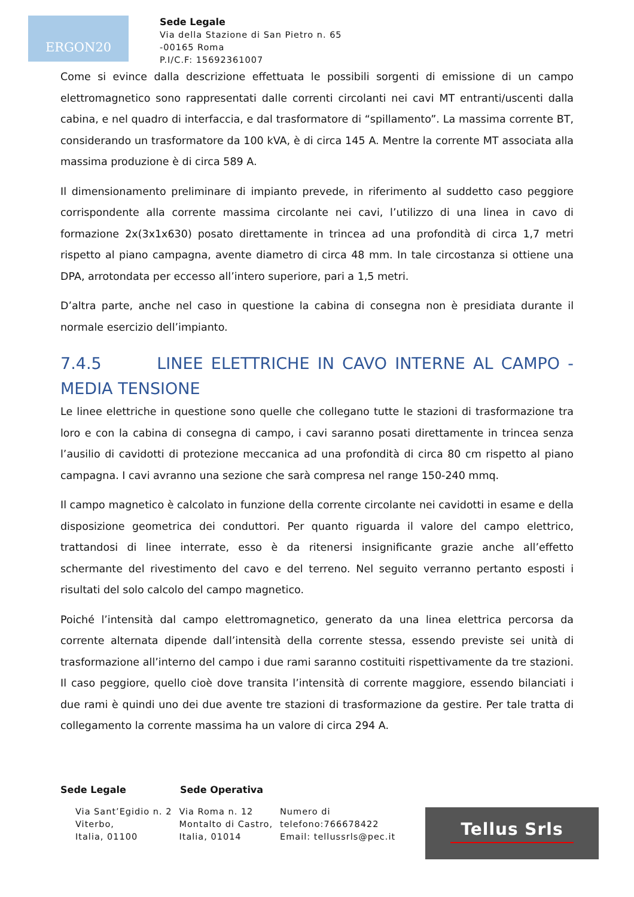ERGON20
Sede Legale
Via della Stazione di San Pietro n. 65
-00165 Roma
P.I/C.F: 15692361007
Come si evince dalla descrizione effettuata le possibili sorgenti di emissione di un campo elettromagnetico sono rappresentati dalle correnti circolanti nei cavi MT entranti/uscenti dalla cabina, e nel quadro di interfaccia, e dal trasformatore di “spillamento”. La massima corrente BT, considerando un trasformatore da 100 kVA, è di circa 145 A. Mentre la corrente MT associata alla massima produzione è di circa 589 A.
Il dimensionamento preliminare di impianto prevede, in riferimento al suddetto caso peggiore corrispondente alla corrente massima circolante nei cavi, l’utilizzo di una linea in cavo di formazione 2x(3x1x630) posato direttamente in trincea ad una profondità di circa 1,7 metri rispetto al piano campagna, avente diametro di circa 48 mm. In tale circostanza si ottiene una DPA, arrotondata per eccesso all’intero superiore, pari a 1,5 metri.
D’altra parte, anche nel caso in questione la cabina di consegna non è presidiata durante il normale esercizio dell’impianto.
7.4.5 LINEE ELETTRICHE IN CAVO INTERNE AL CAMPO - MEDIA TENSIONE
Le linee elettriche in questione sono quelle che collegano tutte le stazioni di trasformazione tra loro e con la cabina di consegna di campo, i cavi saranno posati direttamente in trincea senza l’ausilio di cavidotti di protezione meccanica ad una profondità di circa 80 cm rispetto al piano campagna. I cavi avranno una sezione che sarà compresa nel range 150-240 mmq.
Il campo magnetico è calcolato in funzione della corrente circolante nei cavidotti in esame e della disposizione geometrica dei conduttori. Per quanto riguarda il valore del campo elettrico, trattandosi di linee interrate, esso è da ritenersi insignificante grazie anche all’effetto schermante del rivestimento del cavo e del terreno. Nel seguito verranno pertanto esposti i risultati del solo calcolo del campo magnetico.
Poiché l’intensità dal campo elettromagnetico, generato da una linea elettrica percorsa da corrente alternata dipende dall’intensità della corrente stessa, essendo previste sei unità di trasformazione all’interno del campo i due rami saranno costituiti rispettivamente da tre stazioni. Il caso peggiore, quello cioè dove transita l’intensità di corrente maggiore, essendo bilanciati i due rami è quindi uno dei due avente tre stazioni di trasformazione da gestire. Per tale tratta di collegamento la corrente massima ha un valore di circa 294 A.
Sede Legale Sede Operativa
Via Sant’Egidio n. 2
Viterbo,
Italia, 01100
Via Roma n. 12
Montalto di Castro,
Italia, 01014
Numero di
telefono:766678422
Email: tellussrls@pec.it
Tellus Srls